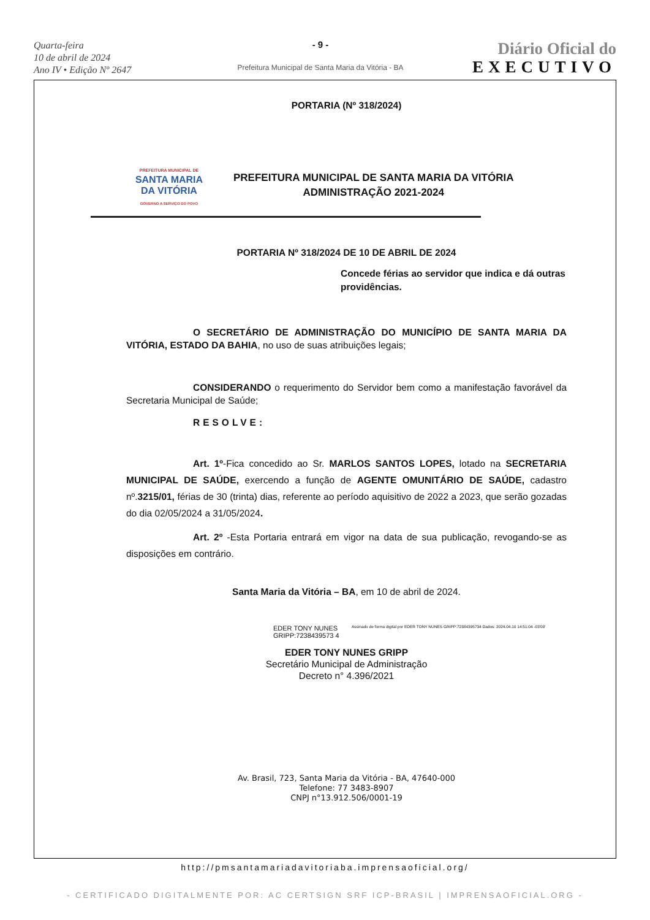Quarta-feira
10 de abril de 2024
Ano IV • Edição Nº 2647
- 9 -
Prefeitura Municipal de Santa Maria da Vitória - BA
Diário Oficial do
EXECUTIVO
PORTARIA (Nº 318/2024)
PREFEITURA MUNICIPAL DE
SANTA MARIA
DA VITÓRIA
GOVERNO A SERVIÇO DO POVO
PREFEITURA MUNICIPAL DE SANTA MARIA DA VITÓRIA
ADMINISTRAÇÃO 2021-2024
PORTARIA Nº 318/2024 DE 10 DE ABRIL DE 2024
Concede férias ao servidor que indica e dá outras providências.
O SECRETÁRIO DE ADMINISTRAÇÃO DO MUNICÍPIO DE SANTA MARIA DA VITÓRIA, ESTADO DA BAHIA, no uso de suas atribuições legais;
CONSIDERANDO o requerimento do Servidor bem como a manifestação favorável da Secretaria Municipal de Saúde;
RESOLVE:
Art. 1º-Fica concedido ao Sr. MARLOS SANTOS LOPES, lotado na SECRETARIA MUNICIPAL DE SAÚDE, exercendo a função de AGENTE OMUNITÁRIO DE SAÚDE, cadastro nº.3215/01, férias de 30 (trinta) dias, referente ao período aquisitivo de 2022 a 2023, que serão gozadas do dia 02/05/2024 a 31/05/2024.
Art. 2º -Esta Portaria entrará em vigor na data de sua publicação, revogando-se as disposições em contrário.
Santa Maria da Vitória – BA, em 10 de abril de 2024.
EDER TONY NUNES GRIPP:7238439573 4
Assinado de forma digital por EDER TONY NUNES GRIPP:72384395734 Dados: 2024.04.10 14:51:04 -03'00'
EDER TONY NUNES GRIPP
Secretário Municipal de Administração
Decreto n° 4.396/2021
Av. Brasil, 723, Santa Maria da Vitória - BA, 47640-000
Telefone: 77 3483-8907
CNPJ n°13.912.506/0001-19
http://pmsantamariadavitoriaba.imprensaoficial.org/
- CERTIFICADO DIGITALMENTE POR: AC CERTSIGN SRF ICP-BRASIL | IMPRENSAOFICIAL.ORG -